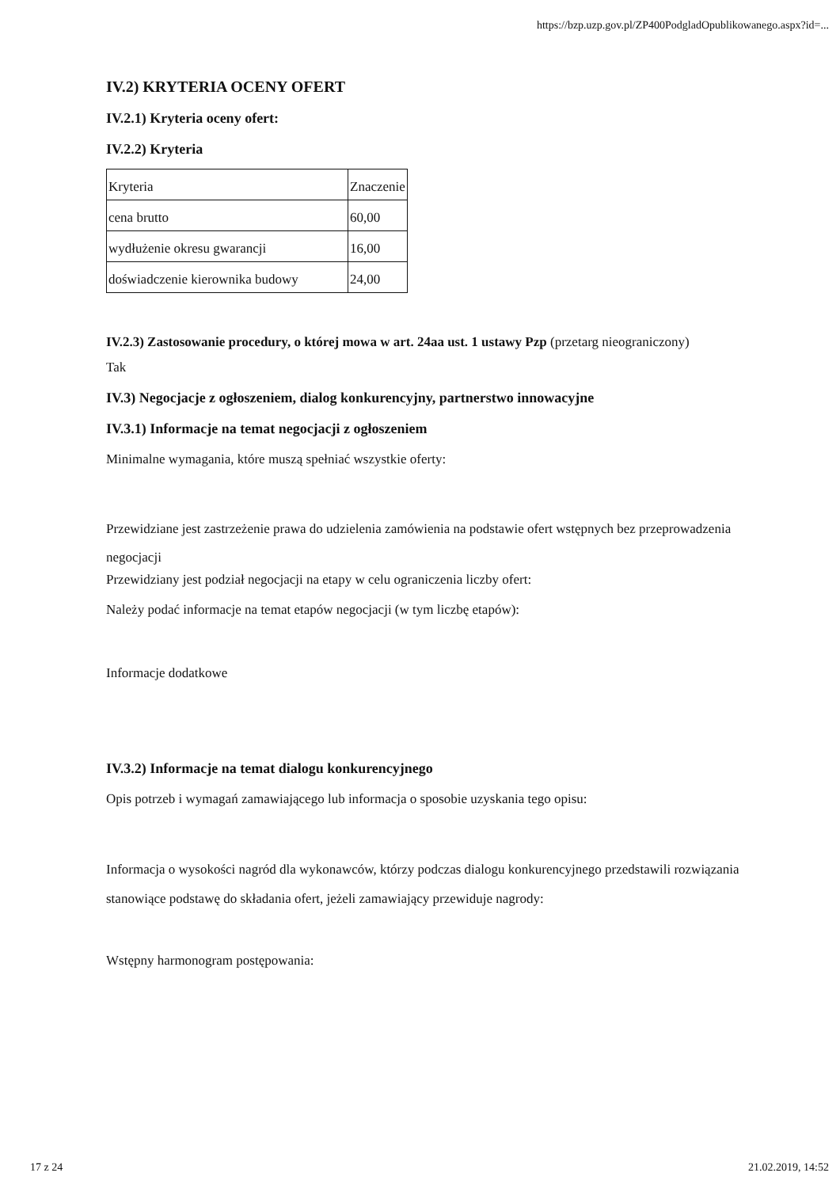https://bzp.uzp.gov.pl/ZP400PodgladOpublikowanego.aspx?id=...
IV.2) KRYTERIA OCENY OFERT
IV.2.1) Kryteria oceny ofert:
IV.2.2) Kryteria
| Kryteria | Znaczenie |
| cena brutto | 60,00 |
| wydłużenie okresu gwarancji | 16,00 |
| doświadczenie kierownika budowy | 24,00 |
IV.2.3) Zastosowanie procedury, o której mowa w art. 24aa ust. 1 ustawy Pzp (przetarg nieograniczony)
Tak
IV.3) Negocjacje z ogłoszeniem, dialog konkurencyjny, partnerstwo innowacyjne
IV.3.1) Informacje na temat negocjacji z ogłoszeniem
Minimalne wymagania, które muszą spełniać wszystkie oferty:
Przewidziane jest zastrzeżenie prawa do udzielenia zamówienia na podstawie ofert wstępnych bez przeprowadzenia negocjacji
Przewidziany jest podział negocjacji na etapy w celu ograniczenia liczby ofert:
Należy podać informacje na temat etapów negocjacji (w tym liczbę etapów):
Informacje dodatkowe
IV.3.2) Informacje na temat dialogu konkurencyjnego
Opis potrzeb i wymagań zamawiającego lub informacja o sposobie uzyskania tego opisu:
Informacja o wysokości nagród dla wykonawców, którzy podczas dialogu konkurencyjnego przedstawili rozwiązania stanowiące podstawę do składania ofert, jeżeli zamawiający przewiduje nagrody:
Wstępny harmonogram postępowania:
17 z 24 21.02.2019, 14:52